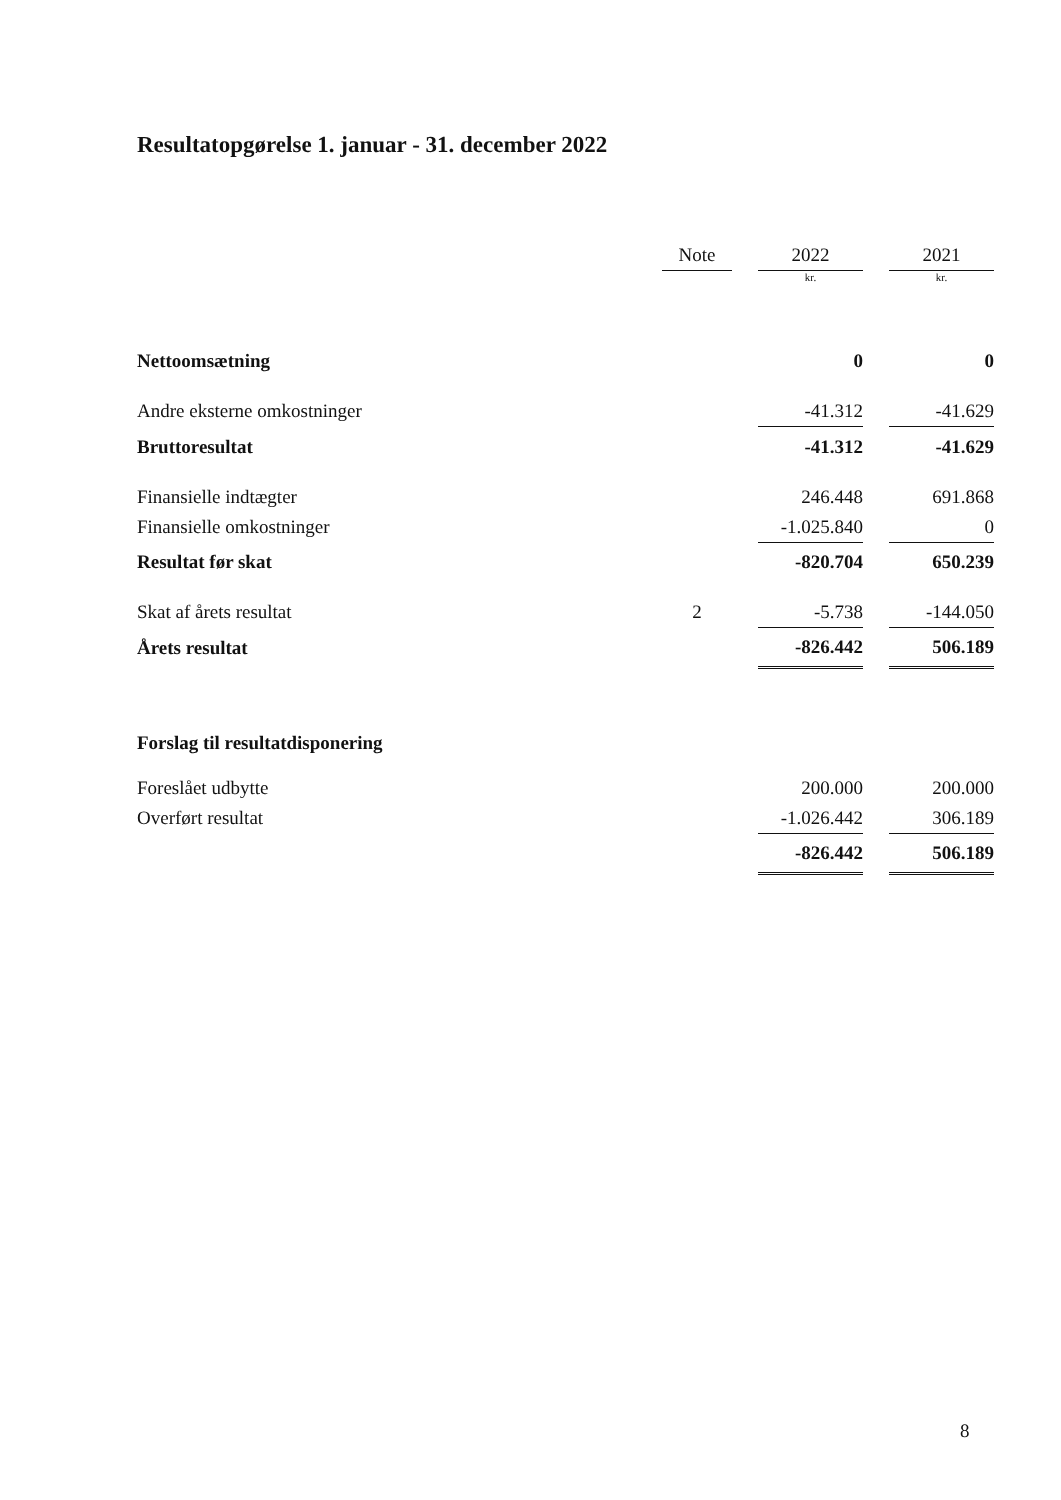Resultatopgørelse 1. januar - 31. december 2022
| | Note | | 2022 | | 2021 |
| --- | --- | --- | --- | --- | --- |
| | | | kr. | | kr. |
| Nettoomsætning | | | 0 | | 0 |
| Andre eksterne omkostninger | | | -41.312 | | -41.629 |
| Bruttoresultat | | | -41.312 | | -41.629 |
| Finansielle indtægter | | | 246.448 | | 691.868 |
| Finansielle omkostninger | | | -1.025.840 | | 0 |
| Resultat før skat | | | -820.704 | | 650.239 |
| Skat af årets resultat | 2 | | -5.738 | | -144.050 |
| Årets resultat | | | -826.442 | | 506.189 |
| Forslag til resultatdisponering | | | | | |
| Foreslået udbytte | | | 200.000 | | 200.000 |
| Overført resultat | | | -1.026.442 | | 306.189 |
| | | | -826.442 | | 506.189 |
8